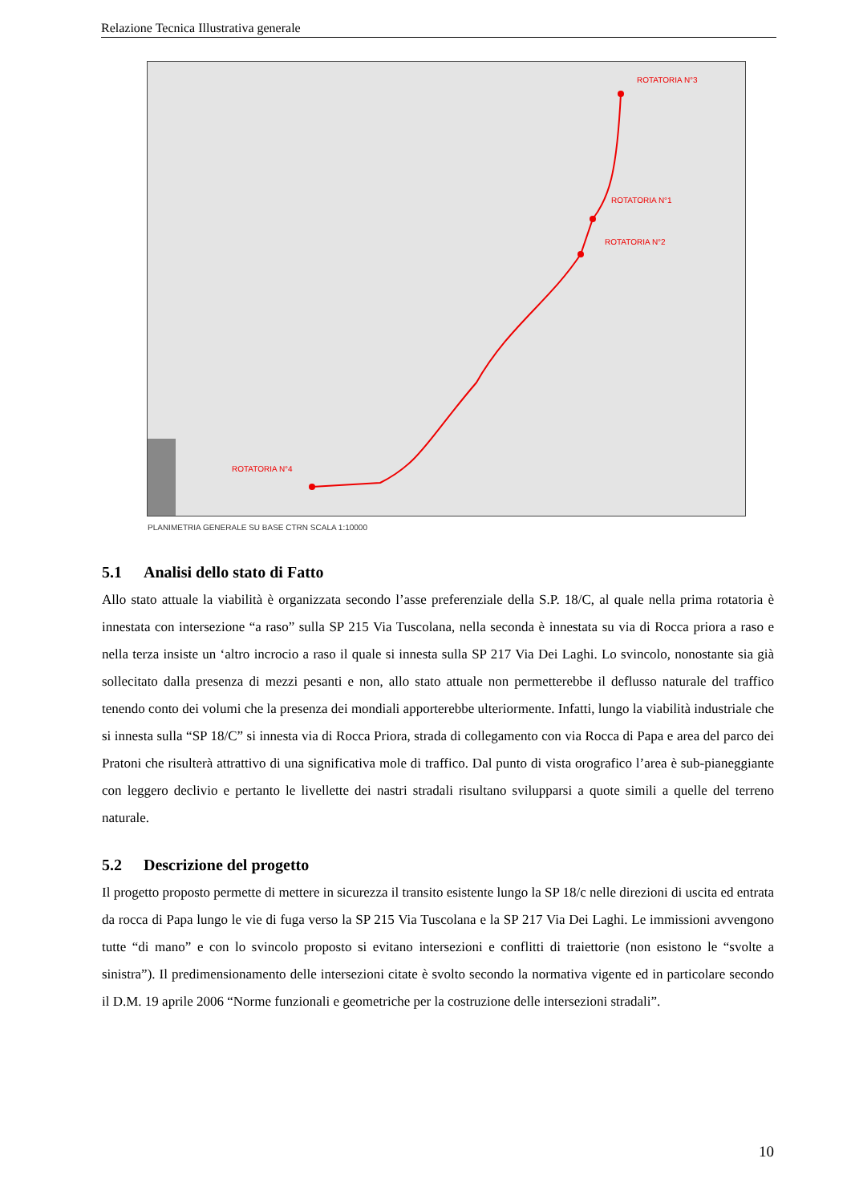Relazione Tecnica Illustrativa generale
ROTATORIA N°3
ROTATORIA N°1
ROTATORIA N°2
ROTATORIA N°4
PLANIMETRIA GENERALE SU BASE CTRN SCALA 1:10000
5.1 Analisi dello stato di Fatto
Allo stato attuale la viabilità è organizzata secondo l’asse preferenziale della S.P. 18/C, al quale nella prima rotatoria è innestata con intersezione “a raso” sulla SP 215 Via Tuscolana, nella seconda è innestata su via di Rocca priora a raso e nella terza insiste un ‘altro incrocio a raso il quale si innesta sulla SP 217 Via Dei Laghi. Lo svincolo, nonostante sia già sollecitato dalla presenza di mezzi pesanti e non, allo stato attuale non permetterebbe il deflusso naturale del traffico tenendo conto dei volumi che la presenza dei mondiali apporterebbe ulteriormente. Infatti, lungo la viabilità industriale che si innesta sulla “SP 18/C” si innesta via di Rocca Priora, strada di collegamento con via Rocca di Papa e area del parco dei Pratoni che risulterà attrattivo di una significativa mole di traffico. Dal punto di vista orografico l’area è sub-pianeggiante con leggero declivio e pertanto le livellette dei nastri stradali risultano svilupparsi a quote simili a quelle del terreno naturale.
5.2 Descrizione del progetto
Il progetto proposto permette di mettere in sicurezza il transito esistente lungo la SP 18/c nelle direzioni di uscita ed entrata da rocca di Papa lungo le vie di fuga verso la SP 215 Via Tuscolana e la SP 217 Via Dei Laghi. Le immissioni avvengono tutte “di mano” e con lo svincolo proposto si evitano intersezioni e conflitti di traiettorie (non esistono le “svolte a sinistra”). Il predimensionamento delle intersezioni citate è svolto secondo la normativa vigente ed in particolare secondo il D.M. 19 aprile 2006 “Norme funzionali e geometriche per la costruzione delle intersezioni stradali”.
10